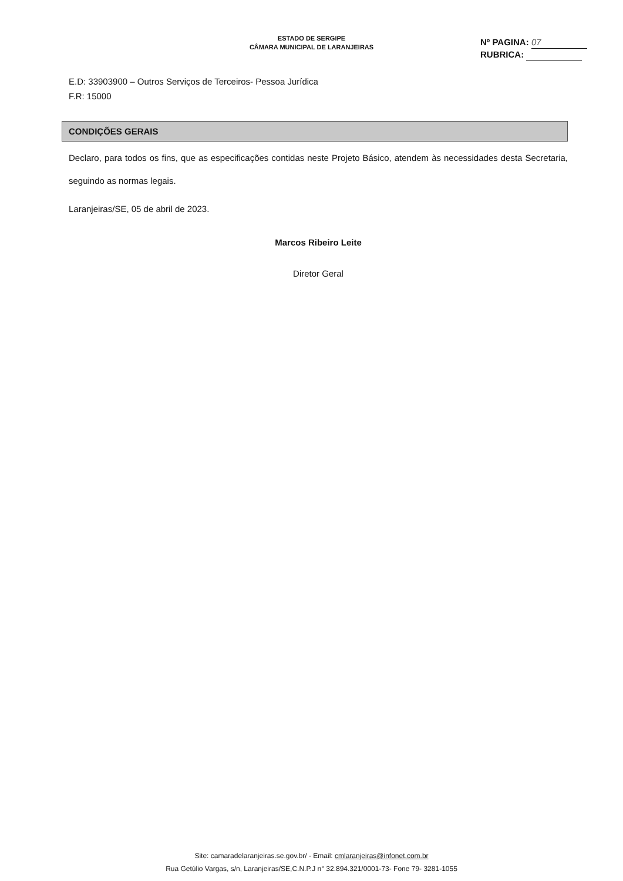ESTADO DE SERGIPE
CÂMARA MUNICIPAL DE LARANJEIRAS
Nº PAGINA: 07
RUBRICA:
E.D: 33903900 – Outros Serviços de Terceiros- Pessoa Jurídica
F.R: 15000
CONDIÇÕES GERAIS
Declaro, para todos os fins, que as especificações contidas neste Projeto Básico, atendem às necessidades desta Secretaria, seguindo as normas legais.
Laranjeiras/SE, 05 de abril de 2023.
Marcos Ribeiro Leite
Diretor Geral
Site: camaradelaranjeiras.se.gov.br/ - Email: cmlaranjeiras@infonet.com.br
Rua Getúlio Vargas, s/n, Laranjeiras/SE,C.N.P.J n° 32.894.321/0001-73- Fone 79- 3281-1055